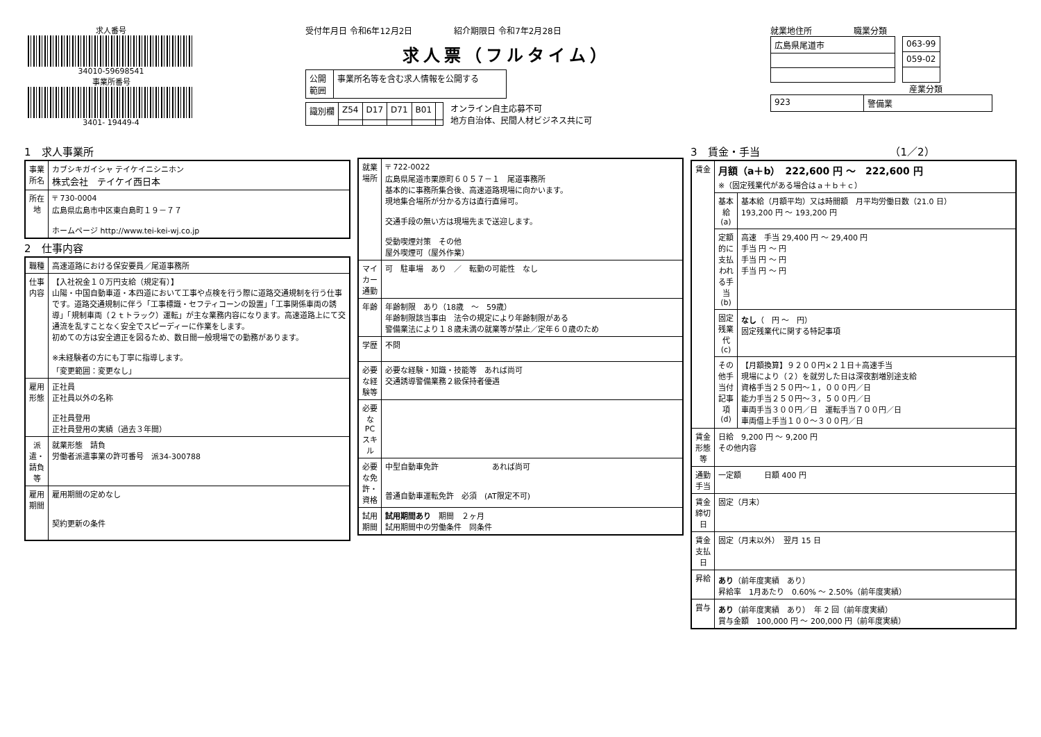求人番号
34010-59698541
事業所番号
3401- 19449-4
受付年月日 令和6年12月2日　　　　　紹介期限日 令和7年2月28日
求人票（フルタイム）
| 公開 範囲 | 事業所名等を含む求人情報を公開する |
| 識別欄 | Z54 | D17 | D71 | B01 | |
オンライン自主応募不可
地方自治体、民間人材ビジネス共に可
就業地住所　　　　　職業分類
| 広島県尾道市 |
| 063-99 |
| 059-02 |
産業分類
| 923 | 警備業 |
1　求人事業所
| 事業所名 | カブシキガイシャ テイケイニシニホン 株式会社 テイケイ西日本 |
| 所在地 | 〒 730-0004 広島県広島市中区東白島町１９－７７ ホームページ http://www.tei-kei-wj.co.jp |
2　仕事内容
| 職種 | 高速道路における保安要員／尾道事務所 |
| 仕事内容 | 【入社祝金１０万円支給（規定有）】 山陽・中国自動車道・本四道において工事や点検を行う際に道路交通規制を行う仕事です。道路交通規制に伴う「工事標識・セフティコーンの設置」「工事関係車両の誘導」「規制車両（２ｔトラック）運転」が主な業務内容になります。高速道路上にて交通流を乱すことなく安全でスピーディーに作業をします。 初めての方は安全適正を図るため、数日間一般現場での勤務があります。 ※未経験者の方にも丁寧に指導します。 「変更範囲：変更なし」 |
| 雇用形態 | 正社員 正社員以外の名称 正社員登用 正社員登用の実績（過去３年間） |
| 派遣・請負等 | 就業形態 請負 労働者派遣事業の許可番号 派34-300788 |
| 雇用期間 | 雇用期間の定めなし 契約更新の条件 |
| 就業場所 | 〒 722-0022 広島県尾道市栗原町６０５７－１ 尾道事務所 基本的に事務所集合後、高速道路現場に向かいます。 現地集合場所が分かる方は直行直帰可。 交通手段の無い方は現場先まで送迎します。 受動喫煙対策 その他 屋外喫煙可（屋外作業） |
| マイカー通勤 | 可 駐車場 あり ／ 転勤の可能性 なし |
| 年齢 | 年齢制限 あり（18歳 ～ 59歳） 年齢制限該当事由 法令の規定により年齢制限がある 警備業法により１８歳未満の就業等が禁止／定年６０歳のため |
| 学歴 | 不問 |
| 必要な経験等 | 必要な経験・知識・技能等 あれば尚可 交通誘導警備業務２級保持者優遇 |
| 必要なPCスキル | |
| 必要な免許・資格 | 中型自動車免許 あれば尚可 普通自動車運転免許 必須 (AT限定不可) |
| 試用期間 | 試用期間あり 期間 ２ヶ月 試用期間中の労働条件 同条件 |
3　賃金・手当　　　　　　　　　　　　　（1／2）
| 賃金 | 月額（a＋b） 222,600 円 ～ 222,600 円 ※（固定残業代がある場合はａ＋ｂ＋ｃ） | |
| | 基本給(a) | 基本給（月額平均）又は時間額 月平均労働日数（21.0 日） 193,200 円 ～ 193,200 円 |
| | 定額的に支払われる手当(b) | 高速 手当 29,400 円 ～ 29,400 円 手当 円 ～ 円 手当 円 ～ 円 手当 円 ～ 円 |
| | 固定残業代(c) | なし （ 円 ～ 円） 固定残業代に関する特記事項 |
| | その他手当付記事項(d) | 【月額換算】９２００円×２１日＋高速手当 現場により（２）を就労した日は深夜割増別途支給 資格手当２５０円～１，０００円／日 能力手当２５０円～３，５００円／日 車両手当３００円／日 運転手当７００円／日 車両借上手当１００～３００円／日 |
| 賃金形態等 | 日給 9,200 円 ～ 9,200 円 その他内容 | |
| 通勤手当 | 一定額 日額 400 円 | |
| 賃金締切日 | 固定（月末） | |
| 賃金支払日 | 固定（月末以外） 翌月 15 日 | |
| 昇給 | あり （前年度実績 あり） 昇給率 1月あたり 0.60% ～ 2.50%（前年度実績） | |
| 賞与 | あり （前年度実績 あり） 年 2 回（前年度実績） 賞与金額 100,000 円 ～ 200,000 円（前年度実績） | |